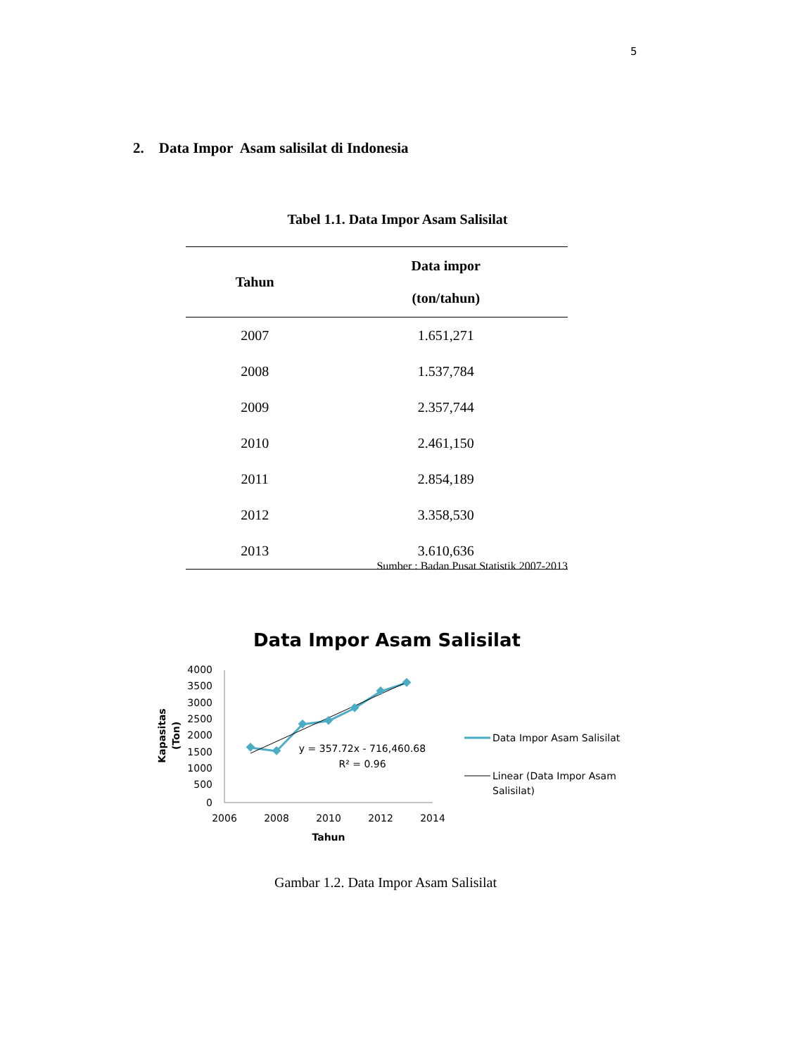5
2. Data Impor Asam salisilat di Indonesia
Tabel 1.1. Data Impor Asam Salisilat
| Tahun | Data impor (ton/tahun) |
| --- | --- |
| 2007 | 1.651,271 |
| 2008 | 1.537,784 |
| 2009 | 2.357,744 |
| 2010 | 2.461,150 |
| 2011 | 2.854,189 |
| 2012 | 3.358,530 |
| 2013 | 3.610,636 |
Sumber : Badan Pusat Statistik 2007-2013
Data Impor Asam Salisilat
4000
3500
3000
2500
2000
1500
1000
500
0
2006
2008
2010
2012
2014
Tahun
Kapasitas
(Ton)
y = 357.72x - 716,460.68
R² = 0.96
Data Impor Asam Salisilat
Linear (Data Impor Asam
Salisilat)
Gambar 1.2. Data Impor Asam Salisilat